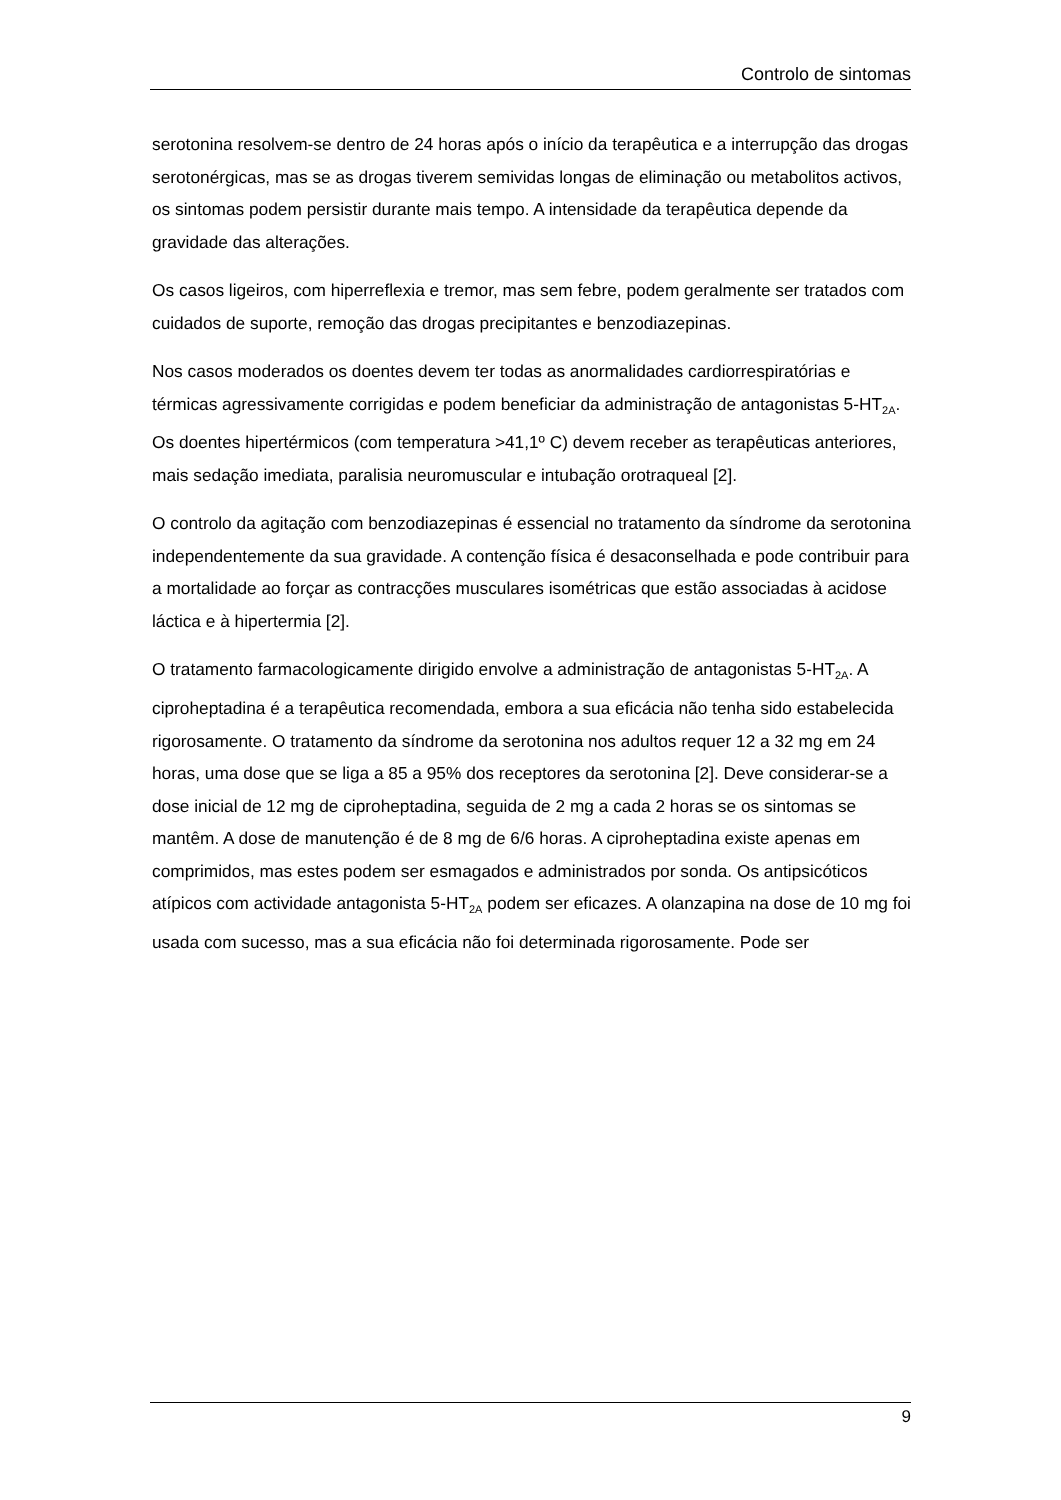Controlo de sintomas
serotonina resolvem-se dentro de 24 horas após o início da terapêutica e a interrupção das drogas serotonérgicas, mas se as drogas tiverem semividas longas de eliminação ou metabolitos activos, os sintomas podem persistir durante mais tempo. A intensidade da terapêutica depende da gravidade das alterações.
Os casos ligeiros, com hiperreflexia e tremor, mas sem febre, podem geralmente ser tratados com cuidados de suporte, remoção das drogas precipitantes e benzodiazepinas.
Nos casos moderados os doentes devem ter todas as anormalidades cardiorrespiratórias e térmicas agressivamente corrigidas e podem beneficiar da administração de antagonistas 5-HT<sub>2A</sub>. Os doentes hipertérmicos (com temperatura >41,1º C) devem receber as terapêuticas anteriores, mais sedação imediata, paralisia neuromuscular e intubação orotraqueal [2].
O controlo da agitação com benzodiazepinas é essencial no tratamento da síndrome da serotonina independentemente da sua gravidade. A contenção física é desaconselhada e pode contribuir para a mortalidade ao forçar as contracções musculares isométricas que estão associadas à acidose láctica e à hipertermia [2].
O tratamento farmacologicamente dirigido envolve a administração de antagonistas 5-HT<sub>2A</sub>. A ciproheptadina é a terapêutica recomendada, embora a sua eficácia não tenha sido estabelecida rigorosamente. O tratamento da síndrome da serotonina nos adultos requer 12 a 32 mg em 24 horas, uma dose que se liga a 85 a 95% dos receptores da serotonina [2]. Deve considerar-se a dose inicial de 12 mg de ciproheptadina, seguida de 2 mg a cada 2 horas se os sintomas se mantêm. A dose de manutenção é de 8 mg de 6/6 horas. A ciproheptadina existe apenas em comprimidos, mas estes podem ser esmagados e administrados por sonda. Os antipsicóticos atípicos com actividade antagonista 5-HT<sub>2A</sub> podem ser eficazes. A olanzapina na dose de 10 mg foi usada com sucesso, mas a sua eficácia não foi determinada rigorosamente. Pode ser
9